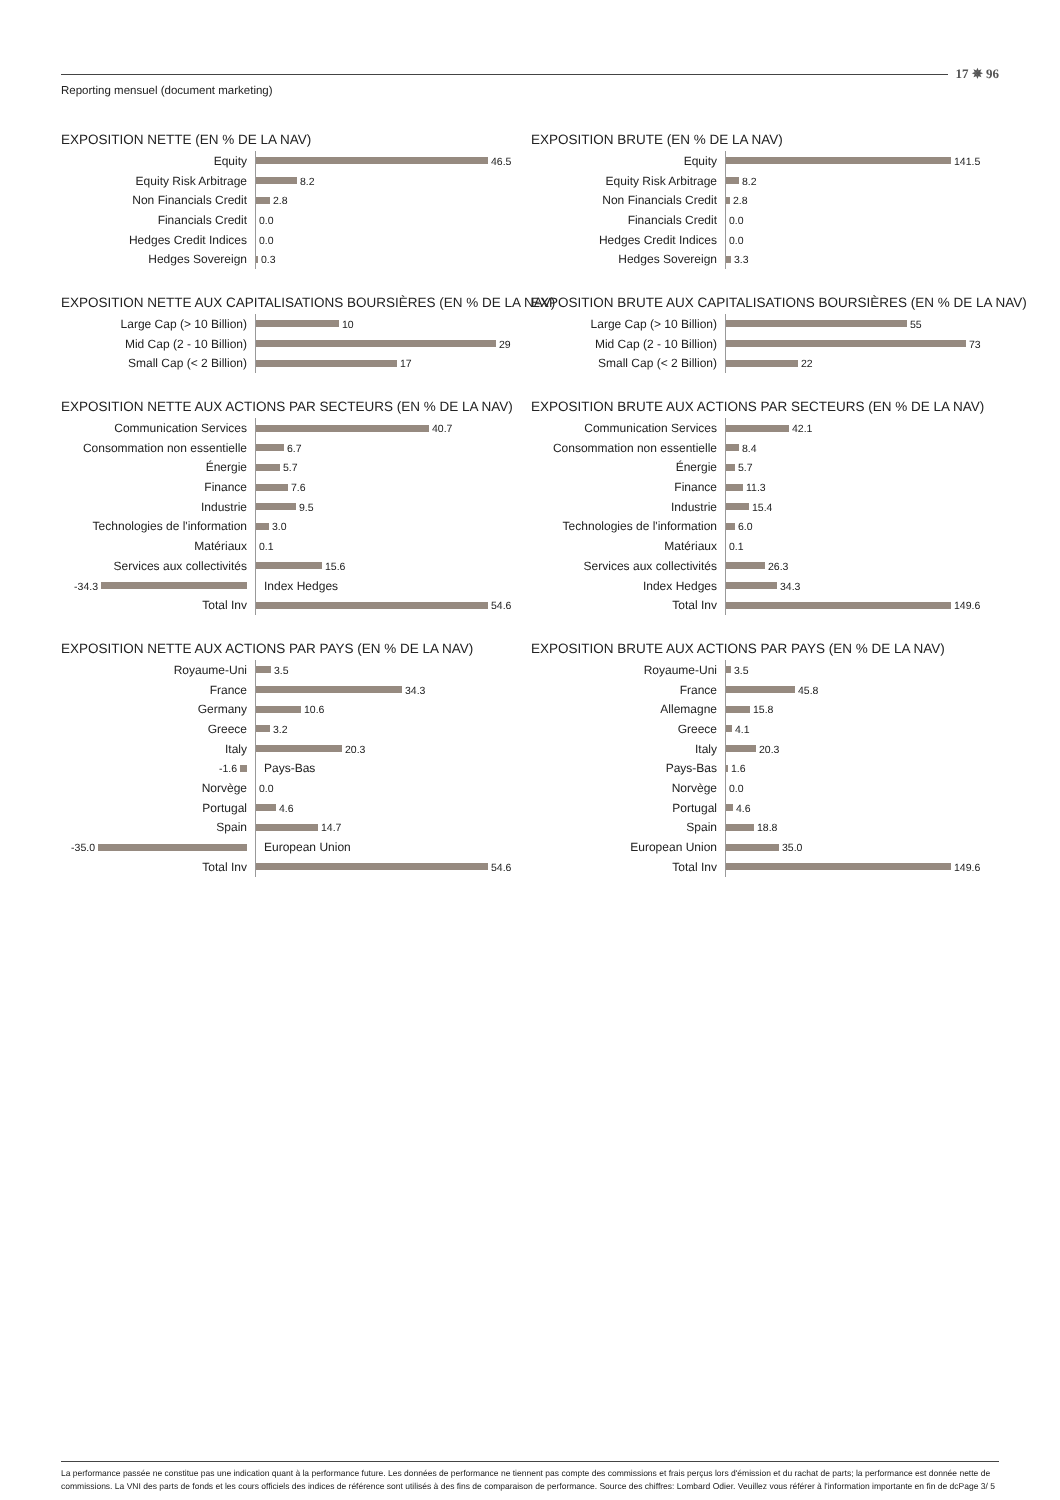17 ✵ 96
Reporting mensuel (document marketing)
EXPOSITION NETTE (EN % DE LA NAV)
Equity
46.5
Equity Risk Arbitrage
8.2
Non Financials Credit
2.8
Financials Credit
0.0
Hedges Credit Indices
0.0
Hedges Sovereign
0.3
EXPOSITION NETTE AUX CAPITALISATIONS BOURSIÈRES (EN % DE LA NAV)
Large Cap (> 10 Billion)
10
Mid Cap (2 - 10 Billion)
29
Small Cap (< 2 Billion)
17
EXPOSITION NETTE AUX ACTIONS PAR SECTEURS (EN % DE LA NAV)
Communication Services
40.7
Consommation non essentielle
6.7
Énergie
5.7
Finance
7.6
Industrie
9.5
Technologies de l'information
3.0
Matériaux
0.1
Services aux collectivités
15.6
-34.3
Index Hedges
Total Inv
54.6
EXPOSITION NETTE AUX ACTIONS PAR PAYS (EN % DE LA NAV)
Royaume-Uni
3.5
France
34.3
Germany
10.6
Greece
3.2
Italy
20.3
-1.6
Pays-Bas
Norvège
0.0
Portugal
4.6
Spain
14.7
-35.0
European Union
Total Inv
54.6
EXPOSITION BRUTE (EN % DE LA NAV)
Equity
141.5
Equity Risk Arbitrage
8.2
Non Financials Credit
2.8
Financials Credit
0.0
Hedges Credit Indices
0.0
Hedges Sovereign
3.3
EXPOSITION BRUTE AUX CAPITALISATIONS BOURSIÈRES (EN % DE LA NAV)
Large Cap (> 10 Billion)
55
Mid Cap (2 - 10 Billion)
73
Small Cap (< 2 Billion)
22
EXPOSITION BRUTE AUX ACTIONS PAR SECTEURS (EN % DE LA NAV)
Communication Services
42.1
Consommation non essentielle
8.4
Énergie
5.7
Finance
11.3
Industrie
15.4
Technologies de l'information
6.0
Matériaux
0.1
Services aux collectivités
26.3
Index Hedges
34.3
Total Inv
149.6
EXPOSITION BRUTE AUX ACTIONS PAR PAYS (EN % DE LA NAV)
Royaume-Uni
3.5
France
45.8
Allemagne
15.8
Greece
4.1
Italy
20.3
Pays-Bas
1.6
Norvège
0.0
Portugal
4.6
Spain
18.8
European Union
35.0
Total Inv
149.6
La performance passée ne constitue pas une indication quant à la performance future. Les données de performance ne tiennent pas compte des commissions et frais perçus lors d'émission et du rachat de parts; la performance est donnée nette de commissions. La VNI des parts de fonds et les cours officiels des indices de référence sont utilisés à des fins de comparaison de performance. Source des chiffres: Lombard Odier. Veuillez vous référer à l'information importante en fin de dcPage 3/ 5